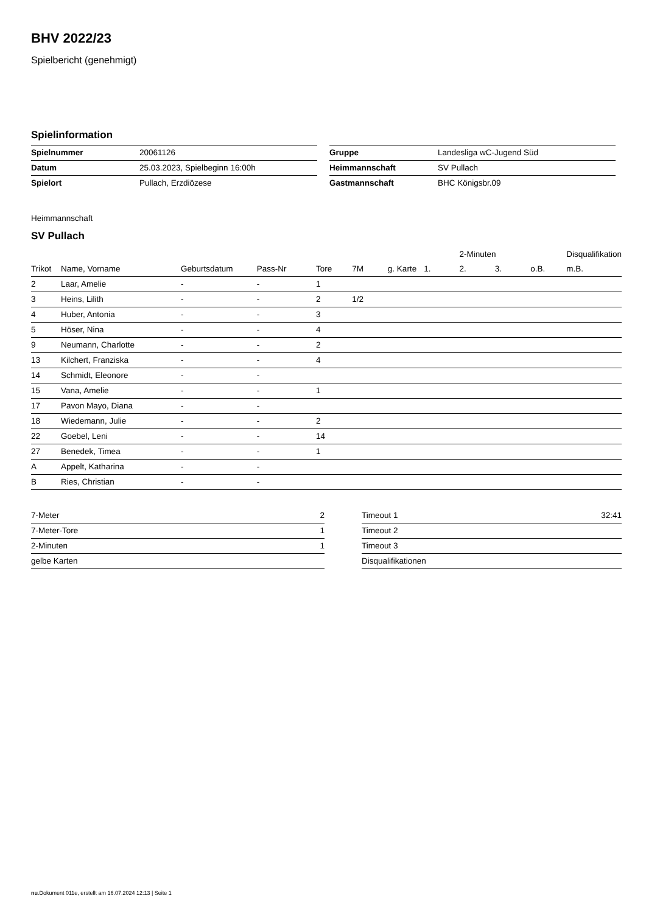BHV 2022/23
Spielbericht (genehmigt)
Spielinformation
| Spielnummer | 20061126 |
| Datum | 25.03.2023, Spielbeginn 16:00h |
| Spielort | Pullach, Erzdiözese |
| Gruppe | Landesliga wC-Jugend Süd |
| Heimmannschaft | SV Pullach |
| Gastmannschaft | BHC Königsbr.09 |
Heimmannschaft
SV Pullach
| | | | | | | | | 2-Minuten | | | Disqualifikation |
| --- | --- | --- | --- | --- | --- | --- | --- | --- | --- | --- | --- |
| Trikot | Name, Vorname | Geburtsdatum | Pass-Nr | Tore | 7M | g. Karte | 1. | 2. | 3. | o.B. | m.B. |
| 2 | Laar, Amelie | - | - | 1 | | | | | | | |
| 3 | Heins, Lilith | - | - | 2 | 1/2 | | | | | | |
| 4 | Huber, Antonia | - | - | 3 | | | | | | | |
| 5 | Höser, Nina | - | - | 4 | | | | | | | |
| 9 | Neumann, Charlotte | - | - | 2 | | | | | | | |
| 13 | Kilchert, Franziska | - | - | 4 | | | | | | | |
| 14 | Schmidt, Eleonore | - | - | | | | | | | | |
| 15 | Vana, Amelie | - | - | 1 | | | | | | | |
| 17 | Pavon Mayo, Diana | - | - | | | | | | | | |
| 18 | Wiedemann, Julie | - | - | 2 | | | | | | | |
| 22 | Goebel, Leni | - | - | 14 | | | | | | | |
| 27 | Benedek, Timea | - | - | 1 | | | | | | | |
| A | Appelt, Katharina | - | - | | | | | | | | |
| B | Ries, Christian | - | - | | | | | | | | |
| 7-Meter | 2 |
| 7-Meter-Tore | 1 |
| 2-Minuten | 1 |
| gelbe Karten | |
| Timeout 1 | 32:41 |
| Timeout 2 | |
| Timeout 3 | |
| Disqualifikationen | |
nu.Dokument 011e, erstellt am 16.07.2024 12:13 | Seite 1